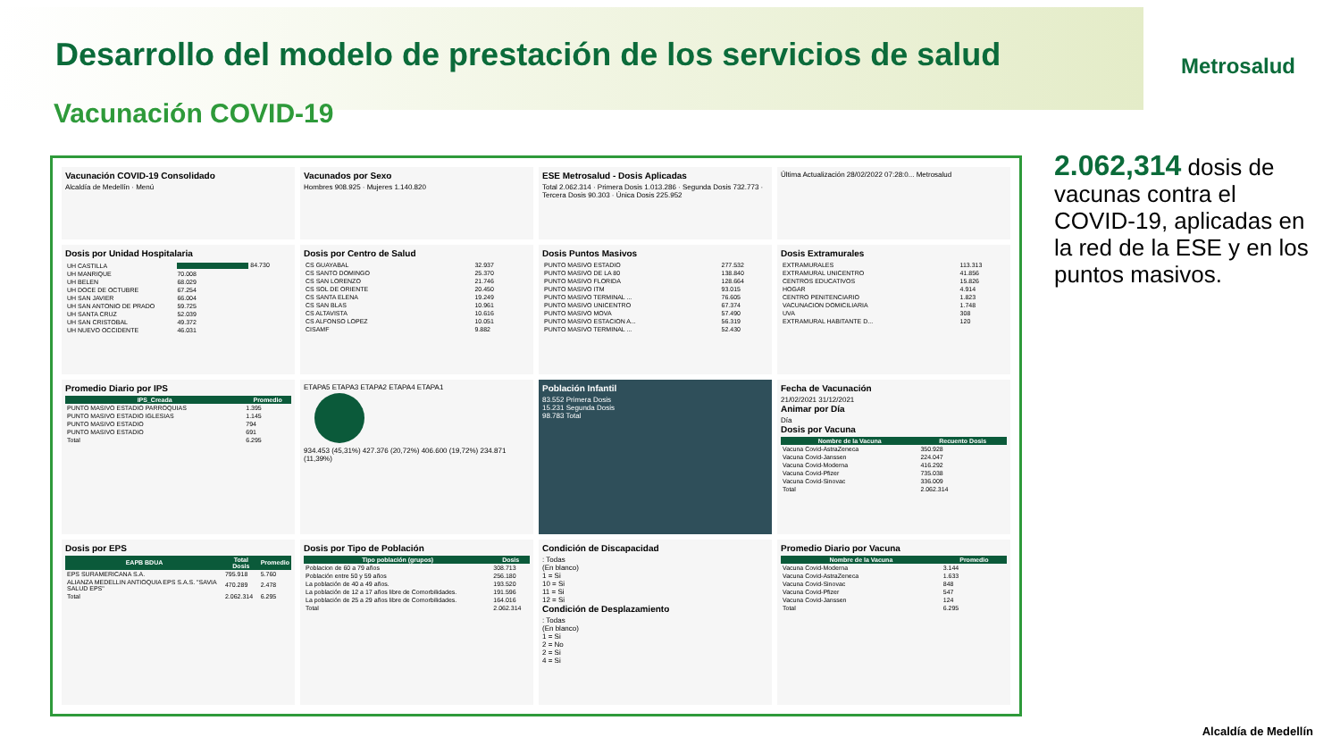Desarrollo del modelo de prestación de los servicios de salud
Metrosalud
Vacunación COVID-19
Vacunación COVID-19 Consolidado
Alcaldía de Medellín · Menú
Vacunados por Sexo
Hombres 908.925 · Mujeres 1.140.820
ESE Metrosalud - Dosis Aplicadas
Total 2.062.314 · Primera Dosis 1.013.286 · Segunda Dosis 732.773 · Tercera Dosis 90.303 · Única Dosis 225.952
Última Actualización 28/02/2022 07:28:0... Metrosalud
Dosis por Unidad Hospitalaria
| UH CASTILLA | 84.730 |
| UH MANRIQUE | 70.008 |
| UH BELEN | 68.029 |
| UH DOCE DE OCTUBRE | 67.254 |
| UH SAN JAVIER | 66.004 |
| UH SAN ANTONIO DE PRADO | 59.725 |
| UH SANTA CRUZ | 52.039 |
| UH SAN CRISTOBAL | 49.372 |
| UH NUEVO OCCIDENTE | 46.031 |
Dosis por Centro de Salud
| CS GUAYABAL | 32.937 |
| CS SANTO DOMINGO | 25.370 |
| CS SAN LORENZO | 21.746 |
| CS SOL DE ORIENTE | 20.450 |
| CS SANTA ELENA | 19.249 |
| CS SAN BLAS | 10.961 |
| CS ALTAVISTA | 10.616 |
| CS ALFONSO LOPEZ | 10.051 |
| CISAMF | 9.882 |
Dosis Puntos Masivos
| PUNTO MASIVO ESTADIO | 277.532 |
| PUNTO MASIVO DE LA 80 | 138.840 |
| PUNTO MASIVO FLORIDA | 128.664 |
| PUNTO MASIVO ITM | 93.015 |
| PUNTO MASIVO TERMINAL ... | 76.605 |
| PUNTO MASIVO UNICENTRO | 67.374 |
| PUNTO MASIVO MOVA | 57.490 |
| PUNTO MASIVO ESTACION A... | 56.319 |
| PUNTO MASIVO TERMINAL ... | 52.430 |
Dosis Extramurales
| EXTRAMURALES | 113.313 |
| EXTRAMURAL UNICENTRO | 41.856 |
| CENTROS EDUCATIVOS | 15.826 |
| HOGAR | 4.914 |
| CENTRO PENITENCIARIO | 1.823 |
| VACUNACION DOMICILIARIA | 1.748 |
| UVA | 308 |
| EXTRAMURAL HABITANTE D... | 120 |
Promedio Diario por IPS
| IPS_Creada | Promedio |
| --- | --- |
| PUNTO MASIVO ESTADIO PARROQUIAS | 1.395 |
| PUNTO MASIVO ESTADIO IGLESIAS | 1.145 |
| PUNTO MASIVO ESTADIO | 794 |
| PUNTO MASIVO ESTADIO | 691 |
| Total | 6.295 |
ETAPA5 ETAPA3 ETAPA2 ETAPA4 ETAPA1
934.453 (45,31%) 427.376 (20,72%) 406.600 (19,72%) 234.871 (11,39%)
Población Infantil
83.552 Primera Dosis
15.231 Segunda Dosis
98.783 Total
Fecha de Vacunación
21/02/2021 31/12/2021
Animar por Día
Día
Dosis por Vacuna
| Nombre de la Vacuna | Recuento Dosis |
| --- | --- |
| Vacuna Covid-AstraZeneca | 350.928 |
| Vacuna Covid-Janssen | 224.047 |
| Vacuna Covid-Moderna | 416.292 |
| Vacuna Covid-Pfizer | 735.038 |
| Vacuna Covid-Sinovac | 336.009 |
| Total | 2.062.314 |
Dosis por EPS
| EAPB BDUA | Total Dosis | Promedio |
| --- | --- | --- |
| EPS SURAMERICANA S.A. | 795.918 | 5.760 |
| ALIANZA MEDELLIN ANTIOQUIA EPS S.A.S. "SAVIA SALUD EPS" | 470.289 | 2.478 |
| Total | 2.062.314 | 6.295 |
Dosis por Tipo de Población
| Tipo población (grupos) | Dosis |
| --- | --- |
| Poblacion de 60 a 79 años | 308.713 |
| Población entre 50 y 59 años | 256.180 |
| La población de 40 a 49 años. | 193.520 |
| La población de 12 a 17 años libre de Comorbilidades. | 191.596 |
| La población de 25 a 29 años libre de Comorbilidades. | 164.016 |
| Total | 2.062.314 |
Condición de Discapacidad: Todas
(En blanco)
1 = Si
10 = Si
11 = Si
12 = Si
Condición de Desplazamiento: Todas
(En blanco)
1 = Si
2 = No
2 = Si
4 = Si
Promedio Diario por Vacuna
| Nombre de la Vacuna | Promedio |
| --- | --- |
| Vacuna Covid-Moderna | 3.144 |
| Vacuna Covid-AstraZeneca | 1.633 |
| Vacuna Covid-Sinovac | 848 |
| Vacuna Covid-Pfizer | 547 |
| Vacuna Covid-Janssen | 124 |
| Total | 6.295 |
2.062,314 dosis de vacunas contra el COVID-19, aplicadas en la red de la ESE y en los puntos masivos.
Alcaldía de Medellín